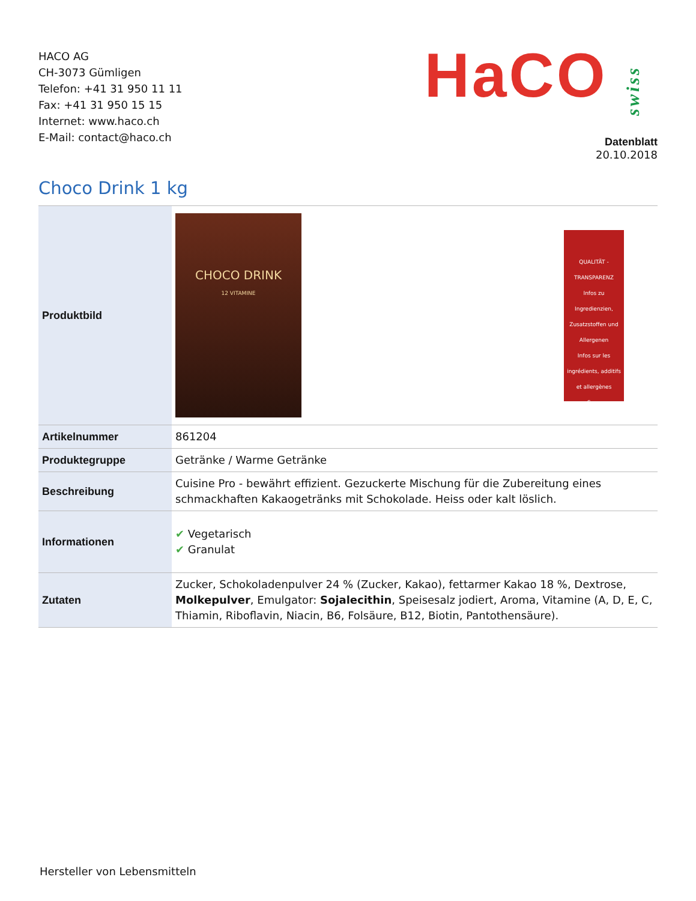HACO AG
CH-3073 Gümligen
Telefon: +41 31 950 11 11
Fax: +41 31 950 15 15
Internet: www.haco.ch
E-Mail: contact@haco.ch
HaCOswiss
Datenblatt
20.10.2018
Choco Drink 1 kg
| Produktbild | CHOCO DRINK 12 VITAMINE QUALITÄT - TRANSPARENZ Infos zu Ingredienzien, Zusatzstoffen und Allergenen Infos sur les ingrédients, additifs et allergènes Scan |
| Artikelnummer | 861204 |
| Produktegruppe | Getränke / Warme Getränke |
| Beschreibung | Cuisine Pro - bewährt effizient. Gezuckerte Mischung für die Zubereitung eines schmackhaften Kakaogetränks mit Schokolade. Heiss oder kalt löslich. |
| Informationen | ✔ Vegetarisch ✔ Granulat |
| Zutaten | Zucker, Schokoladenpulver 24 % (Zucker, Kakao), fettarmer Kakao 18 %, Dextrose, Molkepulver , Emulgator: Sojalecithin , Speisesalz jodiert, Aroma, Vitamine (A, D, E, C, Thiamin, Riboflavin, Niacin, B6, Folsäure, B12, Biotin, Pantothensäure). |
Hersteller von Lebensmitteln